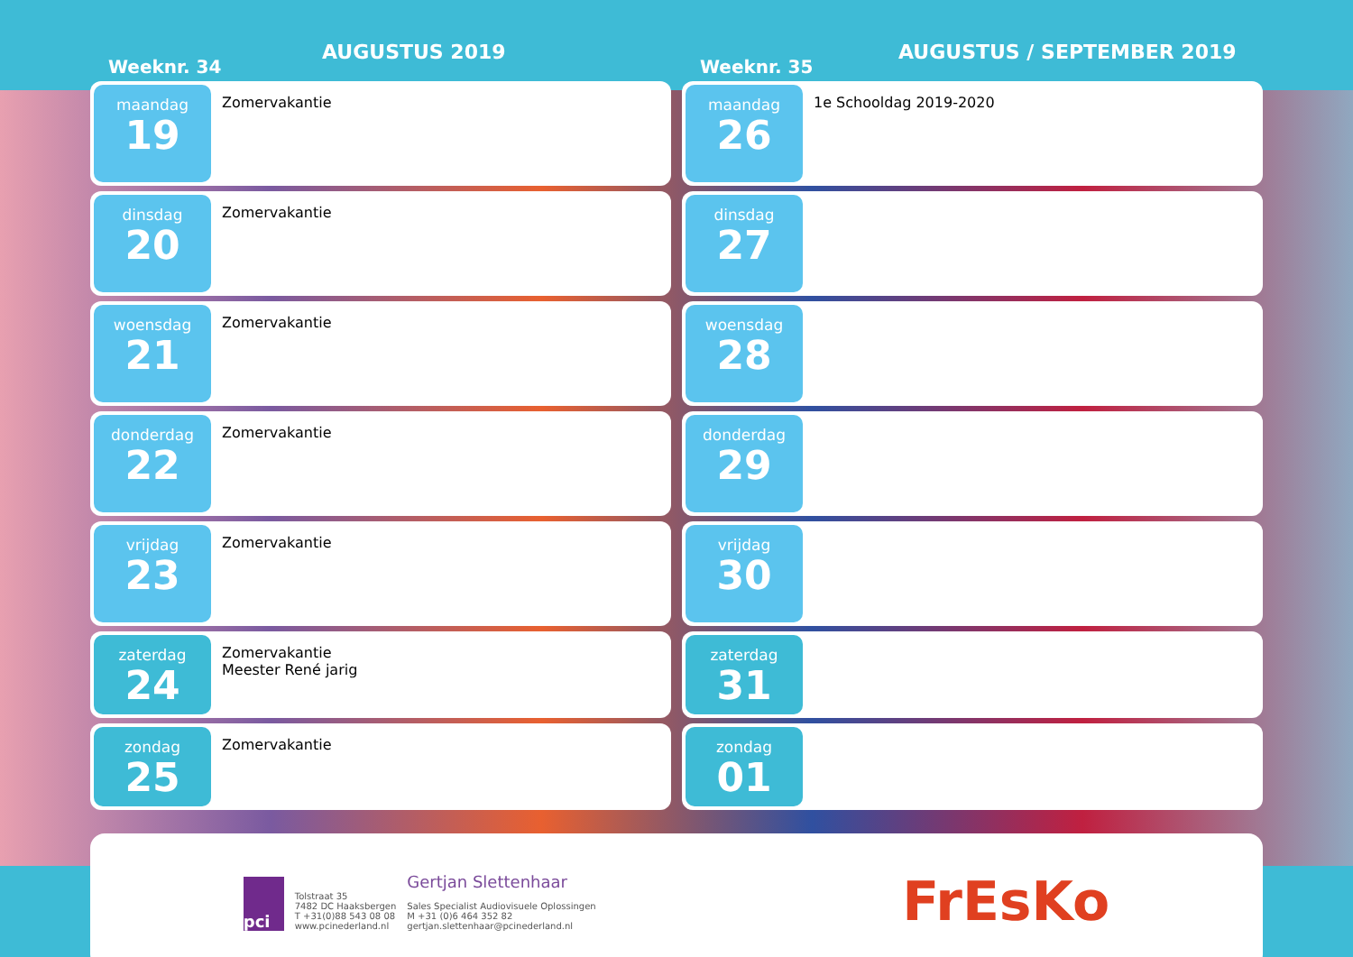AUGUSTUS 2019
Weeknr. 34
maandag
19
Zomervakantie
dinsdag
20
Zomervakantie
woensdag
21
Zomervakantie
donderdag
22
Zomervakantie
vrijdag
23
Zomervakantie
zaterdag
24
Zomervakantie
Meester René jarig
zondag
25
Zomervakantie
AUGUSTUS / SEPTEMBER 2019
Weeknr. 35
maandag
26
1e Schooldag 2019-2020
dinsdag
27
woensdag
28
donderdag
29
vrijdag
30
zaterdag
31
zondag
01
pci
Tolstraat 35
7482 DC Haaksbergen
T +31(0)88 543 08 08
www.pcinederland.nl
Gertjan Slettenhaar
Sales Specialist Audiovisuele Oplossingen
M +31 (0)6 464 352 82
gertjan.slettenhaar@pcinederland.nl
FrEsKo